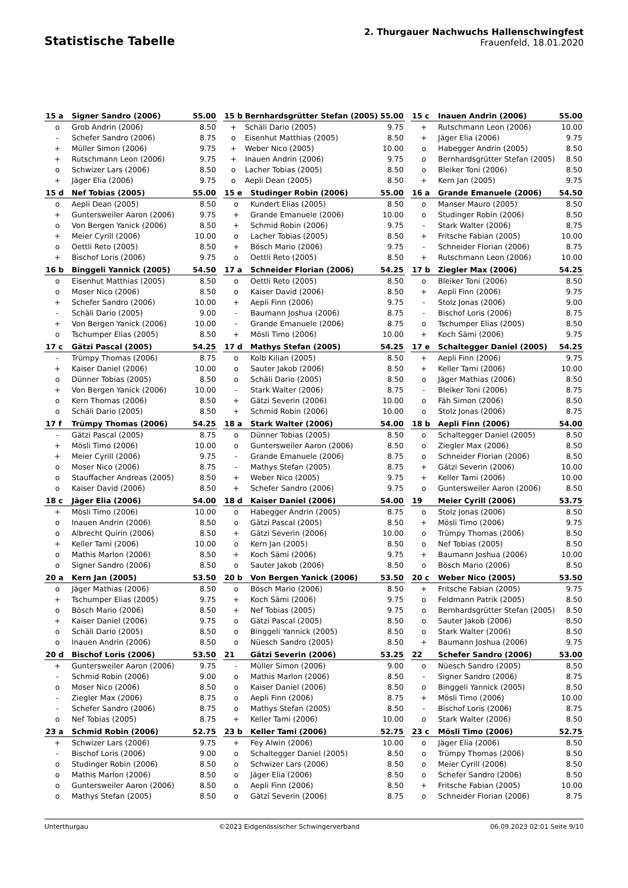Statistische Tabelle
2. Thurgauer Nachwuchs Hallenschwingfest
Frauenfeld, 18.01.2020
| 15 a | Signer Sandro (2006) | 55.00 |
| --- | --- | --- |
| o | Grob Andrin (2006) | 8.50 |
| - | Schefer Sandro (2006) | 8.75 |
| + | Müller Simon (2006) | 9.75 |
| + | Rutschmann Leon (2006) | 9.75 |
| o | Schwizer Lars (2006) | 8.50 |
| + | Jäger Elia (2006) | 9.75 |
| 15 b | Bernhardsgrütter Stefan (2005) | 55.00 |
| --- | --- | --- |
| + | Schäli Dario (2005) | 9.75 |
| o | Eisenhut Matthias (2005) | 8.50 |
| + | Weber Nico (2005) | 10.00 |
| + | Inauen Andrin (2006) | 9.75 |
| o | Lacher Tobias (2005) | 8.50 |
| o | Aepli Dean (2005) | 8.50 |
| 15 c | Inauen Andrin (2006) | 55.00 |
| --- | --- | --- |
| + | Rutschmann Leon (2006) | 10.00 |
| + | Jäger Elia (2006) | 9.75 |
| o | Habegger Andrin (2005) | 8.50 |
| o | Bernhardsgrütter Stefan (2005) | 8.50 |
| o | Bleiker Toni (2006) | 8.50 |
| + | Kern Jan (2005) | 9.75 |
| 15 d | Nef Tobias (2005) | 55.00 |
| --- | --- | --- |
| o | Aepli Dean (2005) | 8.50 |
| + | Guntersweiler Aaron (2006) | 9.75 |
| o | Von Bergen Yanick (2006) | 8.50 |
| + | Meier Cyrill (2006) | 10.00 |
| o | Oettli Reto (2005) | 8.50 |
| + | Bischof Loris (2006) | 9.75 |
| 15 e | Studinger Robin (2006) | 55.00 |
| --- | --- | --- |
| o | Kundert Elias (2005) | 8.50 |
| + | Grande Emanuele (2006) | 10.00 |
| + | Schmid Robin (2006) | 9.75 |
| o | Lacher Tobias (2005) | 8.50 |
| + | Bösch Mario (2006) | 9.75 |
| o | Oettli Reto (2005) | 8.50 |
| 16 a | Grande Emanuele (2006) | 54.50 |
| --- | --- | --- |
| o | Manser Mauro (2005) | 8.50 |
| o | Studinger Robin (2006) | 8.50 |
| - | Stark Walter (2006) | 8.75 |
| + | Fritsche Fabian (2005) | 10.00 |
| - | Schneider Florian (2006) | 8.75 |
| + | Rutschmann Leon (2006) | 10.00 |
| 16 b | Binggeli Yannick (2005) | 54.50 |
| --- | --- | --- |
| o | Eisenhut Matthias (2005) | 8.50 |
| o | Moser Nico (2006) | 8.50 |
| + | Schefer Sandro (2006) | 10.00 |
| - | Schäli Dario (2005) | 9.00 |
| + | Von Bergen Yanick (2006) | 10.00 |
| o | Tschumper Elias (2005) | 8.50 |
| 17 a | Schneider Florian (2006) | 54.25 |
| --- | --- | --- |
| o | Oettli Reto (2005) | 8.50 |
| o | Kaiser David (2006) | 8.50 |
| + | Aepli Finn (2006) | 9.75 |
| - | Baumann Joshua (2006) | 8.75 |
| - | Grande Emanuele (2006) | 8.75 |
| + | Mösli Timo (2006) | 10.00 |
| 17 b | Ziegler Max (2006) | 54.25 |
| --- | --- | --- |
| o | Bleiker Toni (2006) | 8.50 |
| + | Aepli Finn (2006) | 9.75 |
| - | Stolz Jonas (2006) | 9.00 |
| - | Bischof Loris (2006) | 8.75 |
| o | Tschumper Elias (2005) | 8.50 |
| + | Koch Sämi (2006) | 9.75 |
| 17 c | Gätzi Pascal (2005) | 54.25 |
| --- | --- | --- |
| - | Trümpy Thomas (2006) | 8.75 |
| + | Kaiser Daniel (2006) | 10.00 |
| o | Dünner Tobias (2005) | 8.50 |
| + | Von Bergen Yanick (2006) | 10.00 |
| o | Kern Thomas (2006) | 8.50 |
| o | Schäli Dario (2005) | 8.50 |
| 17 d | Mathys Stefan (2005) | 54.25 |
| --- | --- | --- |
| o | Kolb Kilian (2005) | 8.50 |
| o | Sauter Jakob (2006) | 8.50 |
| o | Schäli Dario (2005) | 8.50 |
| - | Stark Walter (2006) | 8.75 |
| + | Gätzi Severin (2006) | 10.00 |
| + | Schmid Robin (2006) | 10.00 |
| 17 e | Schaltegger Daniel (2005) | 54.25 |
| --- | --- | --- |
| + | Aepli Finn (2006) | 9.75 |
| + | Keller Tami (2006) | 10.00 |
| o | Jäger Mathias (2006) | 8.50 |
| - | Bleiker Toni (2006) | 8.75 |
| o | Fäh Simon (2006) | 8.50 |
| o | Stolz Jonas (2006) | 8.75 |
| 17 f | Trümpy Thomas (2006) | 54.25 |
| --- | --- | --- |
| - | Gätzi Pascal (2005) | 8.75 |
| + | Mösli Timo (2006) | 10.00 |
| + | Meier Cyrill (2006) | 9.75 |
| o | Moser Nico (2006) | 8.75 |
| o | Stauffacher Andreas (2005) | 8.50 |
| o | Kaiser David (2006) | 8.50 |
| 18 a | Stark Walter (2006) | 54.00 |
| --- | --- | --- |
| o | Dünner Tobias (2005) | 8.50 |
| o | Guntersweiler Aaron (2006) | 8.50 |
| - | Grande Emanuele (2006) | 8.75 |
| - | Mathys Stefan (2005) | 8.75 |
| + | Weber Nico (2005) | 9.75 |
| + | Schefer Sandro (2006) | 9.75 |
| 18 b | Aepli Finn (2006) | 54.00 |
| --- | --- | --- |
| o | Schaltegger Daniel (2005) | 8.50 |
| o | Ziegler Max (2006) | 8.50 |
| o | Schneider Florian (2006) | 8.50 |
| + | Gätzi Severin (2006) | 10.00 |
| + | Keller Tami (2006) | 10.00 |
| o | Guntersweiler Aaron (2006) | 8.50 |
| 18 c | Jäger Elia (2006) | 54.00 |
| --- | --- | --- |
| + | Mösli Timo (2006) | 10.00 |
| o | Inauen Andrin (2006) | 8.50 |
| o | Albrecht Quirin (2006) | 8.50 |
| + | Keller Tami (2006) | 10.00 |
| o | Mathis Marlon (2006) | 8.50 |
| o | Signer Sandro (2006) | 8.50 |
| 18 d | Kaiser Daniel (2006) | 54.00 |
| --- | --- | --- |
| o | Habegger Andrin (2005) | 8.75 |
| o | Gätzi Pascal (2005) | 8.50 |
| + | Gätzi Severin (2006) | 10.00 |
| o | Kern Jan (2005) | 8.50 |
| + | Koch Sämi (2006) | 9.75 |
| o | Sauter Jakob (2006) | 8.50 |
| 19 | Meier Cyrill (2006) | 53.75 |
| --- | --- | --- |
| o | Stolz Jonas (2006) | 8.50 |
| + | Mösli Timo (2006) | 9.75 |
| o | Trümpy Thomas (2006) | 8.50 |
| o | Nef Tobias (2005) | 8.50 |
| + | Baumann Joshua (2006) | 10.00 |
| o | Bösch Mario (2006) | 8.50 |
| 20 a | Kern Jan (2005) | 53.50 |
| --- | --- | --- |
| o | Jäger Mathias (2006) | 8.50 |
| + | Tschumper Elias (2005) | 9.75 |
| o | Bösch Mario (2006) | 8.50 |
| + | Kaiser Daniel (2006) | 9.75 |
| o | Schäli Dario (2005) | 8.50 |
| o | Inauen Andrin (2006) | 8.50 |
| 20 b | Von Bergen Yanick (2006) | 53.50 |
| --- | --- | --- |
| o | Bösch Mario (2006) | 8.50 |
| + | Koch Sämi (2006) | 9.75 |
| + | Nef Tobias (2005) | 9.75 |
| o | Gätzi Pascal (2005) | 8.50 |
| o | Binggeli Yannick (2005) | 8.50 |
| o | Nüesch Sandro (2005) | 8.50 |
| 20 c | Weber Nico (2005) | 53.50 |
| --- | --- | --- |
| + | Fritsche Fabian (2005) | 9.75 |
| o | Feldmann Patrik (2005) | 8.50 |
| o | Bernhardsgrütter Stefan (2005) | 8.50 |
| o | Sauter Jakob (2006) | 8.50 |
| o | Stark Walter (2006) | 8.50 |
| + | Baumann Joshua (2006) | 9.75 |
| 20 d | Bischof Loris (2006) | 53.50 |
| --- | --- | --- |
| + | Guntersweiler Aaron (2006) | 9.75 |
| - | Schmid Robin (2006) | 9.00 |
| o | Moser Nico (2006) | 8.50 |
| - | Ziegler Max (2006) | 8.75 |
| - | Schefer Sandro (2006) | 8.75 |
| o | Nef Tobias (2005) | 8.75 |
| 21 | Gätzi Severin (2006) | 53.25 |
| --- | --- | --- |
| - | Müller Simon (2006) | 9.00 |
| o | Mathis Marlon (2006) | 8.50 |
| o | Kaiser Daniel (2006) | 8.50 |
| o | Aepli Finn (2006) | 8.75 |
| o | Mathys Stefan (2005) | 8.50 |
| + | Keller Tami (2006) | 10.00 |
| 22 | Schefer Sandro (2006) | 53.00 |
| --- | --- | --- |
| o | Nüesch Sandro (2005) | 8.50 |
| - | Signer Sandro (2006) | 8.75 |
| o | Binggeli Yannick (2005) | 8.50 |
| + | Mösli Timo (2006) | 10.00 |
| - | Bischof Loris (2006) | 8.75 |
| o | Stark Walter (2006) | 8.50 |
| 23 a | Schmid Robin (2006) | 52.75 |
| --- | --- | --- |
| + | Schwizer Lars (2006) | 9.75 |
| - | Bischof Loris (2006) | 9.00 |
| o | Studinger Robin (2006) | 8.50 |
| o | Mathis Marlon (2006) | 8.50 |
| o | Guntersweiler Aaron (2006) | 8.50 |
| o | Mathys Stefan (2005) | 8.50 |
| 23 b | Keller Tami (2006) | 52.75 |
| --- | --- | --- |
| + | Fey Alwin (2006) | 10.00 |
| o | Schaltegger Daniel (2005) | 8.50 |
| o | Schwizer Lars (2006) | 8.50 |
| o | Jäger Elia (2006) | 8.50 |
| o | Aepli Finn (2006) | 8.50 |
| o | Gätzi Severin (2006) | 8.75 |
| 23 c | Mösli Timo (2006) | 52.75 |
| --- | --- | --- |
| o | Jäger Elia (2006) | 8.50 |
| o | Trümpy Thomas (2006) | 8.50 |
| o | Meier Cyrill (2006) | 8.50 |
| o | Schefer Sandro (2006) | 8.50 |
| + | Fritsche Fabian (2005) | 10.00 |
| o | Schneider Florian (2006) | 8.75 |
Unterthurgau ©2023 Eidgenössischer Schwingerverband 06.09.2023 02:01 Seite 9/10